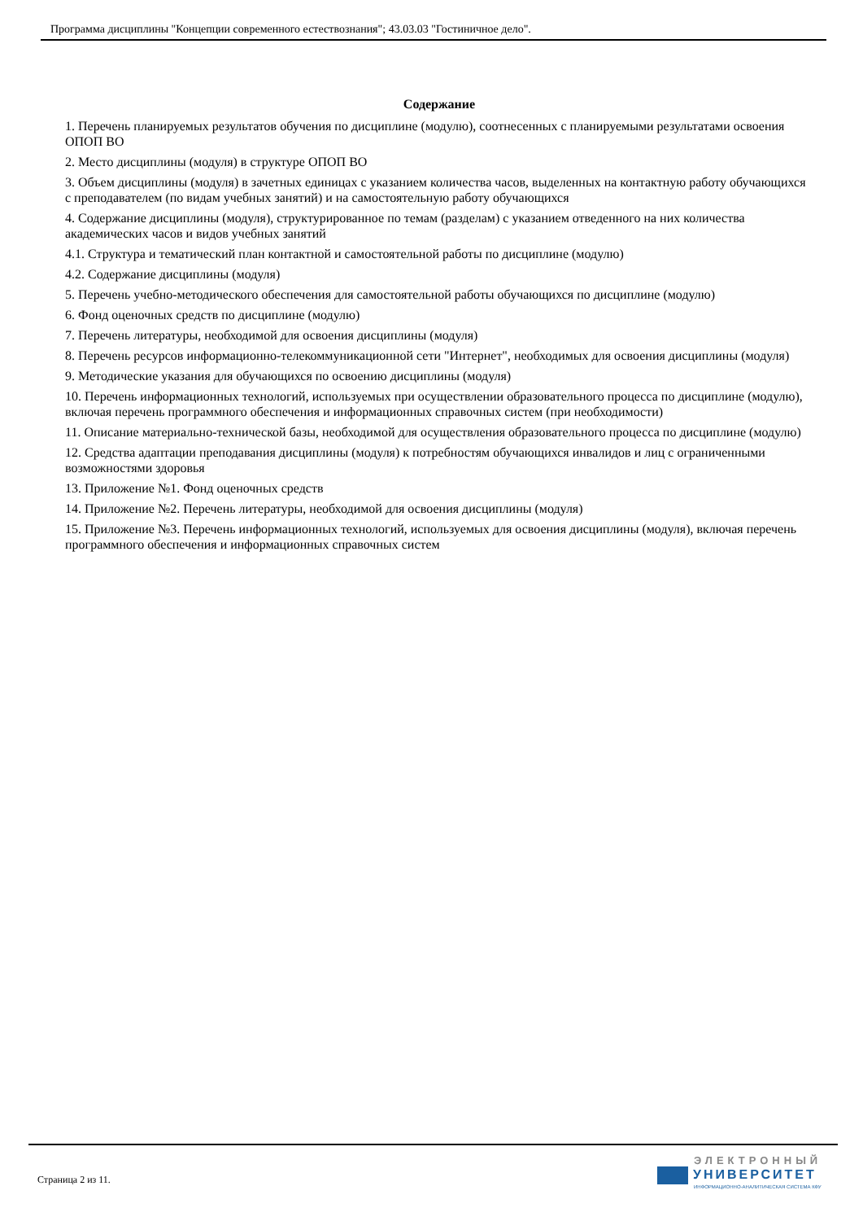Программа дисциплины "Концепции современного естествознания"; 43.03.03 "Гостиничное дело".
Содержание
1. Перечень планируемых результатов обучения по дисциплине (модулю), соотнесенных с планируемыми результатами освоения ОПОП ВО
2. Место дисциплины (модуля) в структуре ОПОП ВО
3. Объем дисциплины (модуля) в зачетных единицах с указанием количества часов, выделенных на контактную работу обучающихся с преподавателем (по видам учебных занятий) и на самостоятельную работу обучающихся
4. Содержание дисциплины (модуля), структурированное по темам (разделам) с указанием отведенного на них количества академических часов и видов учебных занятий
4.1. Структура и тематический план контактной и самостоятельной работы по дисциплине (модулю)
4.2. Содержание дисциплины (модуля)
5. Перечень учебно-методического обеспечения для самостоятельной работы обучающихся по дисциплине (модулю)
6. Фонд оценочных средств по дисциплине (модулю)
7. Перечень литературы, необходимой для освоения дисциплины (модуля)
8. Перечень ресурсов информационно-телекоммуникационной сети "Интернет", необходимых для освоения дисциплины (модуля)
9. Методические указания для обучающихся по освоению дисциплины (модуля)
10. Перечень информационных технологий, используемых при осуществлении образовательного процесса по дисциплине (модулю), включая перечень программного обеспечения и информационных справочных систем (при необходимости)
11. Описание материально-технической базы, необходимой для осуществления образовательного процесса по дисциплине (модулю)
12. Средства адаптации преподавания дисциплины (модуля) к потребностям обучающихся инвалидов и лиц с ограниченными возможностями здоровья
13. Приложение №1. Фонд оценочных средств
14. Приложение №2. Перечень литературы, необходимой для освоения дисциплины (модуля)
15. Приложение №3. Перечень информационных технологий, используемых для освоения дисциплины (модуля), включая перечень программного обеспечения и информационных справочных систем
Страница 2 из 11.
ЭЛЕКТРОННЫЙ
УНИВЕРСИТЕТ
ИНФОРМАЦИОННО-АНАЛИТИЧЕСКАЯ СИСТЕМА КФУ